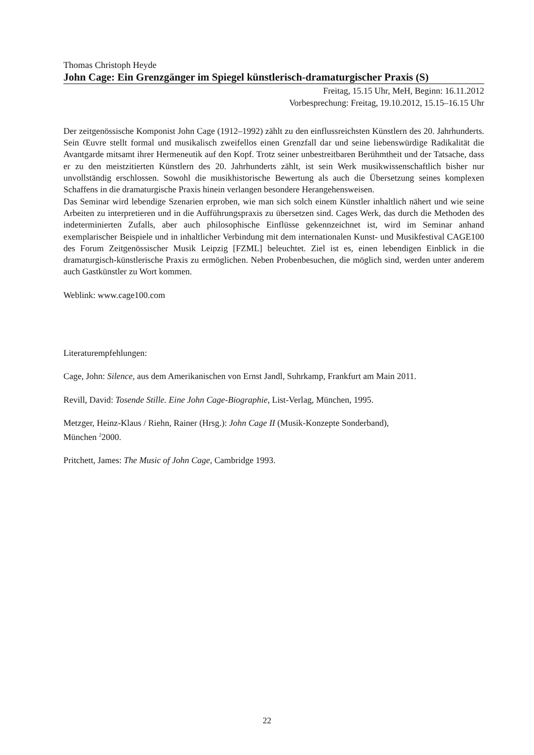Thomas Christoph Heyde
John Cage: Ein Grenzgänger im Spiegel künstlerisch-dramaturgischer Praxis (S)
Freitag, 15.15 Uhr, MeH, Beginn: 16.11.2012
Vorbesprechung: Freitag, 19.10.2012, 15.15–16.15 Uhr
Der zeitgenössische Komponist John Cage (1912–1992) zählt zu den einflussreichsten Künstlern des 20. Jahrhunderts. Sein Œuvre stellt formal und musikalisch zweifellos einen Grenzfall dar und seine liebenswürdige Radikalität die Avantgarde mitsamt ihrer Hermeneutik auf den Kopf. Trotz seiner unbestreitbaren Berühmtheit und der Tatsache, dass er zu den meistzitierten Künstlern des 20. Jahrhunderts zählt, ist sein Werk musikwissenschaftlich bisher nur unvollständig erschlossen. Sowohl die musikhistorische Bewertung als auch die Übersetzung seines komplexen Schaffens in die dramaturgische Praxis hinein verlangen besondere Herangehensweisen.
Das Seminar wird lebendige Szenarien erproben, wie man sich solch einem Künstler inhaltlich nähert und wie seine Arbeiten zu interpretieren und in die Aufführungspraxis zu übersetzen sind. Cages Werk, das durch die Methoden des indeterminierten Zufalls, aber auch philosophische Einflüsse gekennzeichnet ist, wird im Seminar anhand exemplarischer Beispiele und in inhaltlicher Verbindung mit dem internationalen Kunst- und Musikfestival CAGE100 des Forum Zeitgenössischer Musik Leipzig [FZML] beleuchtet. Ziel ist es, einen lebendigen Einblick in die dramaturgisch-künstlerische Praxis zu ermöglichen. Neben Probenbesuchen, die möglich sind, werden unter anderem auch Gastkünstler zu Wort kommen.
Weblink: www.cage100.com
Literaturempfehlungen:
Cage, John: Silence, aus dem Amerikanischen von Ernst Jandl, Suhrkamp, Frankfurt am Main 2011.
Revill, David: Tosende Stille. Eine John Cage-Biographie, List-Verlag, München, 1995.
Metzger, Heinz-Klaus / Riehn, Rainer (Hrsg.): John Cage II (Musik-Konzepte Sonderband),
München <sup>2</sup>2000.
Pritchett, James: The Music of John Cage, Cambridge 1993.
22